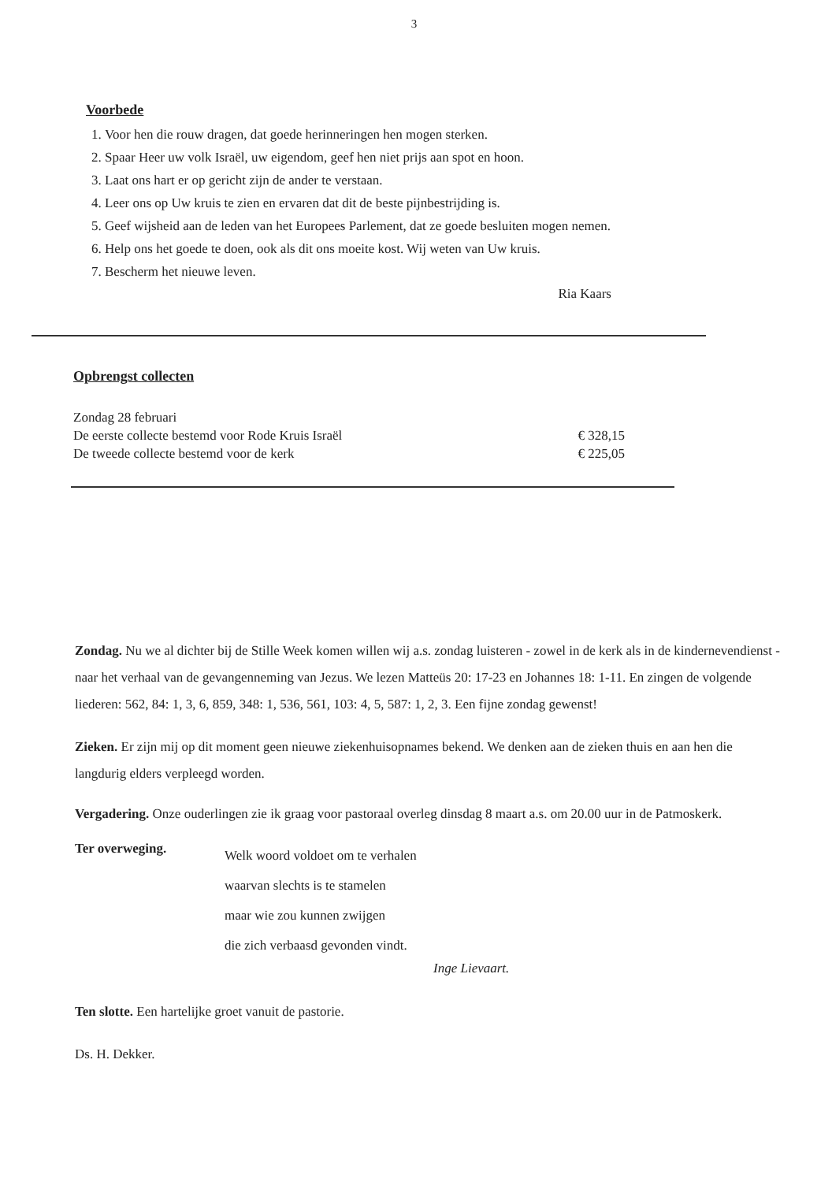3
Voorbede
1. Voor hen die rouw dragen, dat goede herinneringen hen mogen sterken.
2. Spaar Heer uw volk Israël, uw eigendom, geef hen niet prijs aan spot en hoon.
3. Laat ons hart er op gericht zijn de ander te verstaan.
4. Leer ons op Uw kruis te zien en ervaren dat dit de beste pijnbestrijding is.
5. Geef wijsheid aan de leden van het Europees Parlement, dat ze goede besluiten mogen nemen.
6. Help ons het goede te doen, ook als dit ons moeite kost. Wij weten van Uw kruis.
7. Bescherm het nieuwe leven.
Ria Kaars
Opbrengst collecten
Zondag 28 februari
De eerste collecte bestemd voor Rode Kruis Israël € 328,15
De tweede collecte bestemd voor de kerk € 225,05
Zondag. Nu we al dichter bij de Stille Week komen willen wij a.s. zondag luisteren - zowel in de kerk als in de kindernevendienst - naar het verhaal van de gevangenneming van Jezus. We lezen Matteüs 20: 17-23 en Johannes 18: 1-11. En zingen de volgende liederen: 562, 84: 1, 3, 6, 859, 348: 1, 536, 561, 103: 4, 5, 587: 1, 2, 3. Een fijne zondag gewenst!
Zieken. Er zijn mij op dit moment geen nieuwe ziekenhuisopnames bekend. We denken aan de zieken thuis en aan hen die langdurig elders verpleegd worden.
Vergadering. Onze ouderlingen zie ik graag voor pastoraal overleg dinsdag 8 maart a.s. om 20.00 uur in de Patmoskerk.
Ter overweging.
Welk woord voldoet om te verhalen
waarvan slechts is te stamelen
maar wie zou kunnen zwijgen
die zich verbaasd gevonden vindt.
Inge Lievaart.
Ten slotte. Een hartelijke groet vanuit de pastorie.
Ds. H. Dekker.